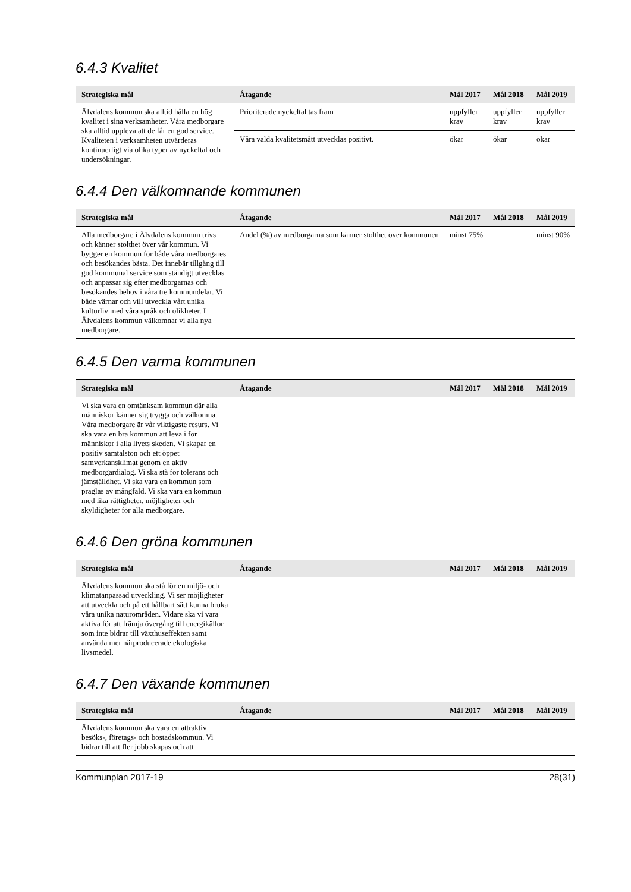6.4.3 Kvalitet
| Strategiska mål | Åtagande | Mål 2017 | Mål 2018 | Mål 2019 |
| --- | --- | --- | --- | --- |
| Älvdalens kommun ska alltid hålla en hög kvalitet i sina verksamheter. Våra medborgare ska alltid uppleva att de får en god service. Kvaliteten i verksamheten utvärderas kontinuerligt via olika typer av nyckeltal och undersökningar. | Prioriterade nyckeltal tas fram | uppfyller krav | uppfyller krav | uppfyller krav |
| | Våra valda kvalitetsmått utvecklas positivt. | ökar | ökar | ökar |
6.4.4 Den välkomnande kommunen
| Strategiska mål | Åtagande | Mål 2017 | Mål 2018 | Mål 2019 |
| --- | --- | --- | --- | --- |
| Alla medborgare i Älvdalens kommun trivs och känner stolthet över vår kommun. Vi bygger en kommun för både våra medborgares och besökandes bästa. Det innebär tillgång till god kommunal service som ständigt utvecklas och anpassar sig efter medborgarnas och besökandes behov i våra tre kommundelar. Vi både värnar och vill utveckla vårt unika kulturliv med våra språk och olikheter. I Älvdalens kommun välkomnar vi alla nya medborgare. | Andel (%) av medborgarna som känner stolthet över kommunen | minst 75% | | minst 90% |
6.4.5 Den varma kommunen
| Strategiska mål | Åtagande | Mål 2017 | Mål 2018 | Mål 2019 |
| --- | --- | --- | --- | --- |
| Vi ska vara en omtänksam kommun där alla människor känner sig trygga och välkomna. Våra medborgare är vår viktigaste resurs. Vi ska vara en bra kommun att leva i för människor i alla livets skeden. Vi skapar en positiv samtalston och ett öppet samverkansklimat genom en aktiv medborgardialog. Vi ska stå för tolerans och jämställdhet. Vi ska vara en kommun som präglas av mångfald. Vi ska vara en kommun med lika rättigheter, möjligheter och skyldigheter för alla medborgare. | | | | |
6.4.6 Den gröna kommunen
| Strategiska mål | Åtagande | Mål 2017 | Mål 2018 | Mål 2019 |
| --- | --- | --- | --- | --- |
| Älvdalens kommun ska stå för en miljö- och klimatanpassad utveckling. Vi ser möjligheter att utveckla och på ett hållbart sätt kunna bruka våra unika naturområden. Vidare ska vi vara aktiva för att främja övergång till energikällor som inte bidrar till växthuseffekten samt använda mer närproducerade ekologiska livsmedel. | | | | |
6.4.7 Den växande kommunen
| Strategiska mål | Åtagande | Mål 2017 | Mål 2018 | Mål 2019 |
| --- | --- | --- | --- | --- |
| Älvdalens kommun ska vara en attraktiv besöks-, företags- och bostadskommun. Vi bidrar till att fler jobb skapas och att | | | | |
Kommunplan 2017-19 28(31)